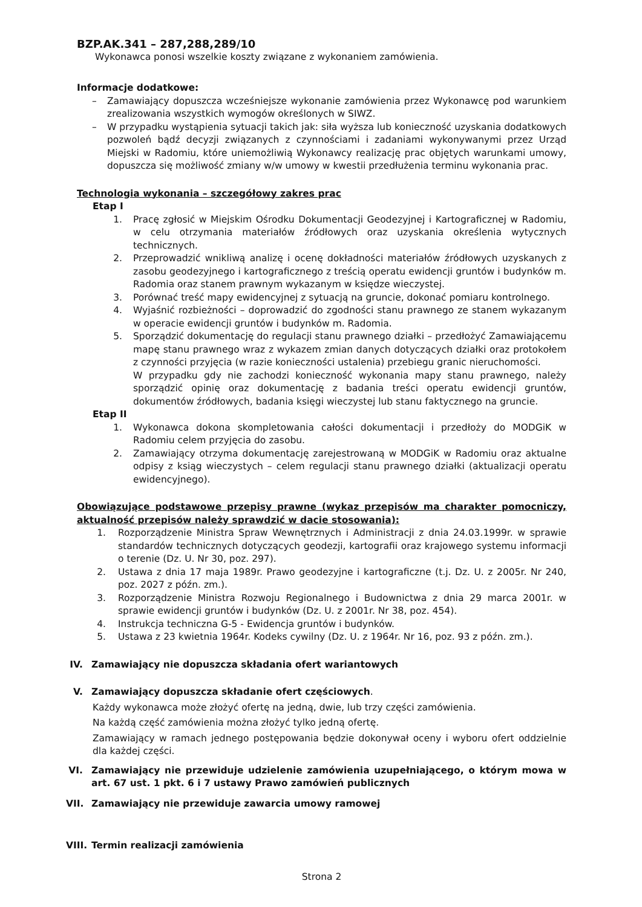BZP.AK.341 – 287,288,289/10
Wykonawca ponosi wszelkie koszty związane z wykonaniem zamówienia.
Informacje dodatkowe:
– Zamawiający dopuszcza wcześniejsze wykonanie zamówienia przez Wykonawcę pod warunkiem zrealizowania wszystkich wymogów określonych w SIWZ.
– W przypadku wystąpienia sytuacji takich jak: siła wyższa lub konieczność uzyskania dodatkowych pozwoleń bądź decyzji związanych z czynnościami i zadaniami wykonywanymi przez Urząd Miejski w Radomiu, które uniemożliwią Wykonawcy realizację prac objętych warunkami umowy, dopuszcza się możliwość zmiany w/w umowy w kwestii przedłużenia terminu wykonania prac.
Technologia wykonania – szczegółowy zakres prac
Etap I
1. Pracę zgłosić w Miejskim Ośrodku Dokumentacji Geodezyjnej i Kartograficznej w Radomiu, w celu otrzymania materiałów źródłowych oraz uzyskania określenia wytycznych technicznych.
2. Przeprowadzić wnikliwą analizę i ocenę dokładności materiałów źródłowych uzyskanych z zasobu geodezyjnego i kartograficznego z treścią operatu ewidencji gruntów i budynków m. Radomia oraz stanem prawnym wykazanym w księdze wieczystej.
3. Porównać treść mapy ewidencyjnej z sytuacją na gruncie, dokonać pomiaru kontrolnego.
4. Wyjaśnić rozbieżności – doprowadzić do zgodności stanu prawnego ze stanem wykazanym w operacie ewidencji gruntów i budynków m. Radomia.
5. Sporządzić dokumentację do regulacji stanu prawnego działki – przedłożyć Zamawiającemu mapę stanu prawnego wraz z wykazem zmian danych dotyczących działki oraz protokołem z czynności przyjęcia (w razie konieczności ustalenia) przebiegu granic nieruchomości.
W przypadku gdy nie zachodzi konieczność wykonania mapy stanu prawnego, należy sporządzić opinię oraz dokumentację z badania treści operatu ewidencji gruntów, dokumentów źródłowych, badania księgi wieczystej lub stanu faktycznego na gruncie.
Etap II
1. Wykonawca dokona skompletowania całości dokumentacji i przedłoży do MODGiK w Radomiu celem przyjęcia do zasobu.
2. Zamawiający otrzyma dokumentację zarejestrowaną w MODGiK w Radomiu oraz aktualne odpisy z ksiąg wieczystych – celem regulacji stanu prawnego działki (aktualizacji operatu ewidencyjnego).
Obowiązujące podstawowe przepisy prawne (wykaz przepisów ma charakter pomocniczy, aktualność przepisów należy sprawdzić w dacie stosowania):
1. Rozporządzenie Ministra Spraw Wewnętrznych i Administracji z dnia 24.03.1999r. w sprawie standardów technicznych dotyczących geodezji, kartografii oraz krajowego systemu informacji o terenie (Dz. U. Nr 30, poz. 297).
2. Ustawa z dnia 17 maja 1989r. Prawo geodezyjne i kartograficzne (t.j. Dz. U. z 2005r. Nr 240, poz. 2027 z późn. zm.).
3. Rozporządzenie Ministra Rozwoju Regionalnego i Budownictwa z dnia 29 marca 2001r. w sprawie ewidencji gruntów i budynków (Dz. U. z 2001r. Nr 38, poz. 454).
4. Instrukcja techniczna G-5 - Ewidencja gruntów i budynków.
5. Ustawa z 23 kwietnia 1964r. Kodeks cywilny (Dz. U. z 1964r. Nr 16, poz. 93 z późn. zm.).
IV. Zamawiający nie dopuszcza składania ofert wariantowych
V. Zamawiający dopuszcza składanie ofert częściowych.
Każdy wykonawca może złożyć ofertę na jedną, dwie, lub trzy części zamówienia.
Na każdą część zamówienia można złożyć tylko jedną ofertę.
Zamawiający w ramach jednego postępowania będzie dokonywał oceny i wyboru ofert oddzielnie dla każdej części.
VI. Zamawiający nie przewiduje udzielenie zamówienia uzupełniającego, o którym mowa w art. 67 ust. 1 pkt. 6 i 7 ustawy Prawo zamówień publicznych
VII. Zamawiający nie przewiduje zawarcia umowy ramowej
VIII. Termin realizacji zamówienia
Strona 2